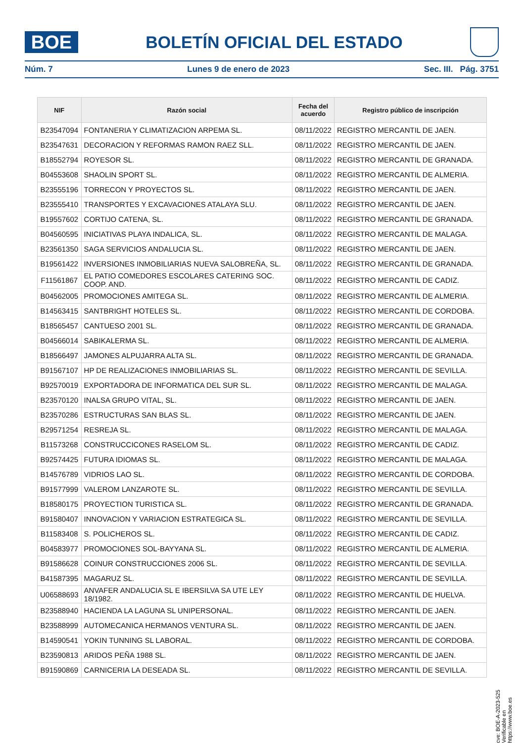BOE
BOLETÍN OFICIAL DEL ESTADO
Núm. 7 Lunes 9 de enero de 2023 Sec. III. Pág. 3751
| NIF | Razón social | Fecha del acuerdo | Registro público de inscripción |
| --- | --- | --- | --- |
| B23547094 | FONTANERIA Y CLIMATIZACION ARPEMA SL. | 08/11/2022 | REGISTRO MERCANTIL DE JAEN. |
| B23547631 | DECORACION Y REFORMAS RAMON RAEZ SLL. | 08/11/2022 | REGISTRO MERCANTIL DE JAEN. |
| B18552794 | ROYESOR SL. | 08/11/2022 | REGISTRO MERCANTIL DE GRANADA. |
| B04553608 | SHAOLIN SPORT SL. | 08/11/2022 | REGISTRO MERCANTIL DE ALMERIA. |
| B23555196 | TORRECON Y PROYECTOS SL. | 08/11/2022 | REGISTRO MERCANTIL DE JAEN. |
| B23555410 | TRANSPORTES Y EXCAVACIONES ATALAYA SLU. | 08/11/2022 | REGISTRO MERCANTIL DE JAEN. |
| B19557602 | CORTIJO CATENA, SL. | 08/11/2022 | REGISTRO MERCANTIL DE GRANADA. |
| B04560595 | INICIATIVAS PLAYA INDALICA, SL. | 08/11/2022 | REGISTRO MERCANTIL DE MALAGA. |
| B23561350 | SAGA SERVICIOS ANDALUCIA SL. | 08/11/2022 | REGISTRO MERCANTIL DE JAEN. |
| B19561422 | INVERSIONES INMOBILIARIAS NUEVA SALOBREÑA, SL. | 08/11/2022 | REGISTRO MERCANTIL DE GRANADA. |
| F11561867 | EL PATIO COMEDORES ESCOLARES CATERING SOC. COOP. AND. | 08/11/2022 | REGISTRO MERCANTIL DE CADIZ. |
| B04562005 | PROMOCIONES AMITEGA SL. | 08/11/2022 | REGISTRO MERCANTIL DE ALMERIA. |
| B14563415 | SANTBRIGHT HOTELES SL. | 08/11/2022 | REGISTRO MERCANTIL DE CORDOBA. |
| B18565457 | CANTUESO 2001 SL. | 08/11/2022 | REGISTRO MERCANTIL DE GRANADA. |
| B04566014 | SABIKALERMA SL. | 08/11/2022 | REGISTRO MERCANTIL DE ALMERIA. |
| B18566497 | JAMONES ALPUJARRA ALTA SL. | 08/11/2022 | REGISTRO MERCANTIL DE GRANADA. |
| B91567107 | HP DE REALIZACIONES INMOBILIARIAS SL. | 08/11/2022 | REGISTRO MERCANTIL DE SEVILLA. |
| B92570019 | EXPORTADORA DE INFORMATICA DEL SUR SL. | 08/11/2022 | REGISTRO MERCANTIL DE MALAGA. |
| B23570120 | INALSA GRUPO VITAL, SL. | 08/11/2022 | REGISTRO MERCANTIL DE JAEN. |
| B23570286 | ESTRUCTURAS SAN BLAS SL. | 08/11/2022 | REGISTRO MERCANTIL DE JAEN. |
| B29571254 | RESREJA SL. | 08/11/2022 | REGISTRO MERCANTIL DE MALAGA. |
| B11573268 | CONSTRUCCICONES RASELOM SL. | 08/11/2022 | REGISTRO MERCANTIL DE CADIZ. |
| B92574425 | FUTURA IDIOMAS SL. | 08/11/2022 | REGISTRO MERCANTIL DE MALAGA. |
| B14576789 | VIDRIOS LAO SL. | 08/11/2022 | REGISTRO MERCANTIL DE CORDOBA. |
| B91577999 | VALEROM LANZAROTE SL. | 08/11/2022 | REGISTRO MERCANTIL DE SEVILLA. |
| B18580175 | PROYECTION TURISTICA SL. | 08/11/2022 | REGISTRO MERCANTIL DE GRANADA. |
| B91580407 | INNOVACION Y VARIACION ESTRATEGICA SL. | 08/11/2022 | REGISTRO MERCANTIL DE SEVILLA. |
| B11583408 | S. POLICHEROS SL. | 08/11/2022 | REGISTRO MERCANTIL DE CADIZ. |
| B04583977 | PROMOCIONES SOL-BAYYANA SL. | 08/11/2022 | REGISTRO MERCANTIL DE ALMERIA. |
| B91586628 | COINUR CONSTRUCCIONES 2006 SL. | 08/11/2022 | REGISTRO MERCANTIL DE SEVILLA. |
| B41587395 | MAGARUZ SL. | 08/11/2022 | REGISTRO MERCANTIL DE SEVILLA. |
| U06588693 | ANVAFER ANDALUCIA SL E IBERSILVA SA UTE LEY 18/1982. | 08/11/2022 | REGISTRO MERCANTIL DE HUELVA. |
| B23588940 | HACIENDA LA LAGUNA SL UNIPERSONAL. | 08/11/2022 | REGISTRO MERCANTIL DE JAEN. |
| B23588999 | AUTOMECANICA HERMANOS VENTURA SL. | 08/11/2022 | REGISTRO MERCANTIL DE JAEN. |
| B14590541 | YOKIN TUNNING SL LABORAL. | 08/11/2022 | REGISTRO MERCANTIL DE CORDOBA. |
| B23590813 | ARIDOS PEÑA 1988 SL. | 08/11/2022 | REGISTRO MERCANTIL DE JAEN. |
| B91590869 | CARNICERIA LA DESEADA SL. | 08/11/2022 | REGISTRO MERCANTIL DE SEVILLA. |
cve: BOE-A-2023-525
Verificable en https://www.boe.es